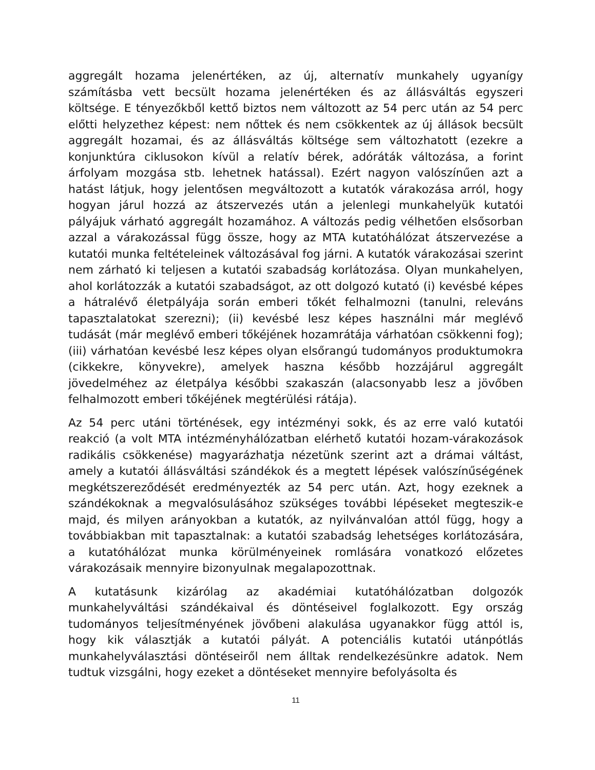aggregált hozama jelenértéken, az új, alternatív munkahely ugyanígy számításba vett becsült hozama jelenértéken és az állásváltás egyszeri költsége. E tényezőkből kettő biztos nem változott az 54 perc után az 54 perc előtti helyzethez képest: nem nőttek és nem csökkentek az új állások becsült aggregált hozamai, és az állásváltás költsége sem változhatott (ezekre a konjunktúra ciklusokon kívül a relatív bérek, adóráták változása, a forint árfolyam mozgása stb. lehetnek hatással). Ezért nagyon valószínűen azt a hatást látjuk, hogy jelentősen megváltozott a kutatók várakozása arról, hogy hogyan járul hozzá az átszervezés után a jelenlegi munkahelyük kutatói pályájuk várható aggregált hozamához. A változás pedig vélhetően elsősorban azzal a várakozással függ össze, hogy az MTA kutatóhálózat átszervezése a kutatói munka feltételeinek változásával fog járni. A kutatók várakozásai szerint nem zárható ki teljesen a kutatói szabadság korlátozása. Olyan munkahelyen, ahol korlátozzák a kutatói szabadságot, az ott dolgozó kutató (i) kevésbé képes a hátralévő életpályája során emberi tőkét felhalmozni (tanulni, releváns tapasztalatokat szerezni); (ii) kevésbé lesz képes használni már meglévő tudását (már meglévő emberi tőkéjének hozamrátája várhatóan csökkenni fog); (iii) várhatóan kevésbé lesz képes olyan elsőrangú tudományos produktumokra (cikkekre, könyvekre), amelyek haszna később hozzájárul aggregált jövedelméhez az életpálya későbbi szakaszán (alacsonyabb lesz a jövőben felhalmozott emberi tőkéjének megtérülési rátája).
Az 54 perc utáni történések, egy intézményi sokk, és az erre való kutatói reakció (a volt MTA intézményhálózatban elérhető kutatói hozam-várakozások radikális csökkenése) magyarázhatja nézetünk szerint azt a drámai váltást, amely a kutatói állásváltási szándékok és a megtett lépések valószínűségének megkétszereződését eredményezték az 54 perc után. Azt, hogy ezeknek a szándékoknak a megvalósulásához szükséges további lépéseket megteszik-e majd, és milyen arányokban a kutatók, az nyilvánvalóan attól függ, hogy a továbbiakban mit tapasztalnak: a kutatói szabadság lehetséges korlátozására, a kutatóhálózat munka körülményeinek romlására vonatkozó előzetes várakozásaik mennyire bizonyulnak megalapozottnak.
A kutatásunk kizárólag az akadémiai kutatóhálózatban dolgozók munkahelyváltási szándékaival és döntéseivel foglalkozott. Egy ország tudományos teljesítményének jövőbeni alakulása ugyanakkor függ attól is, hogy kik választják a kutatói pályát. A potenciális kutatói utánpótlás munkahelyválasztási döntéseiről nem álltak rendelkezésünkre adatok. Nem tudtuk vizsgálni, hogy ezeket a döntéseket mennyire befolyásolta és
11